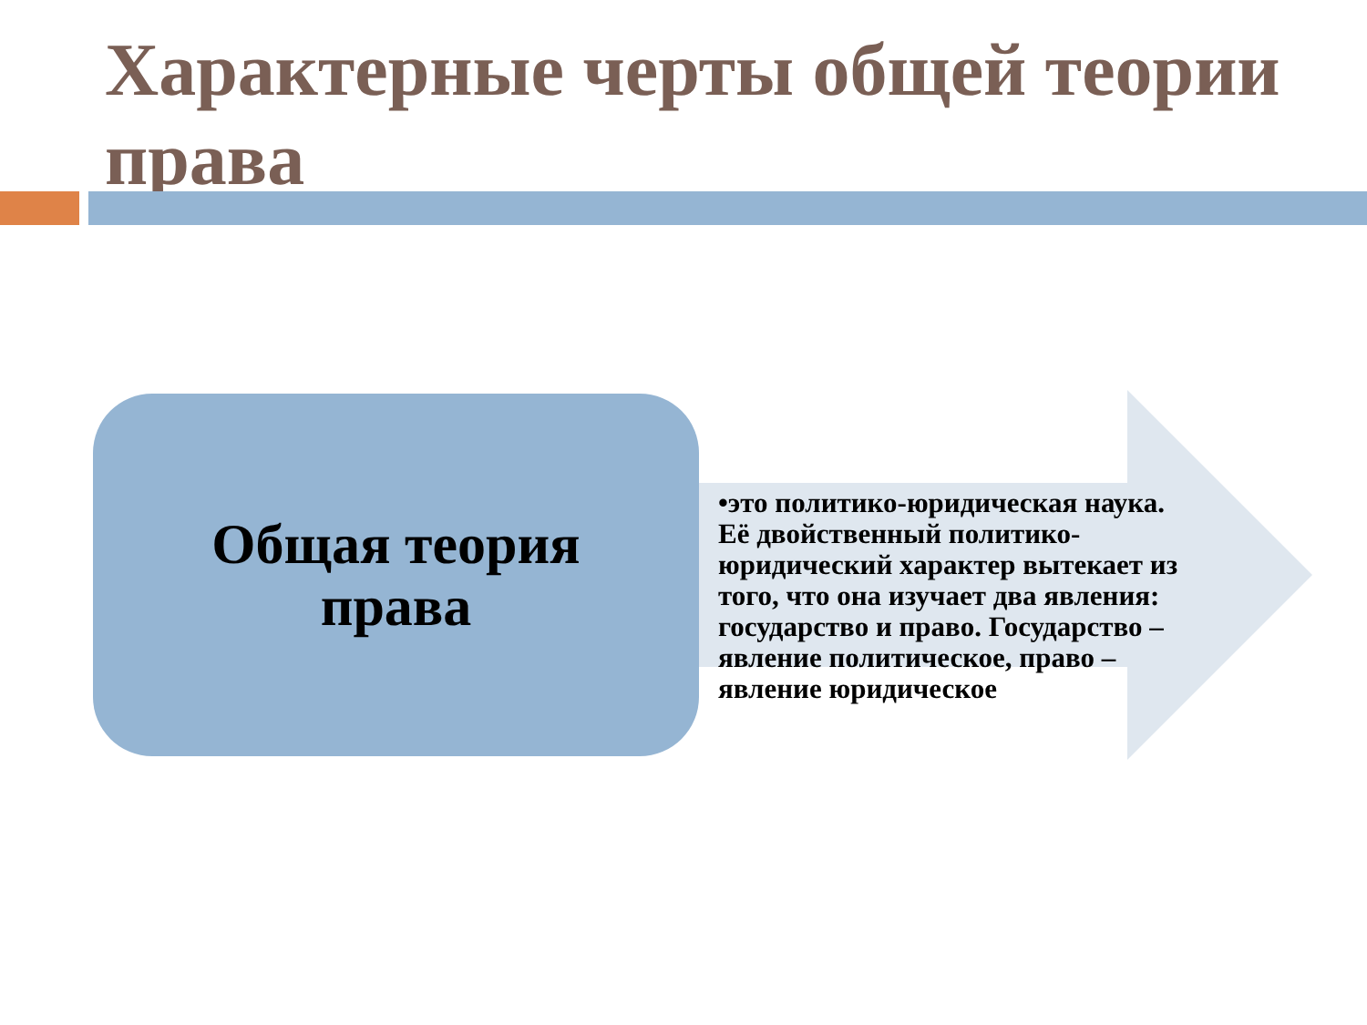Характерные черты общей теории права
Общая теория
права
•это политико-юридическая наука. Её двойственный политико-юридический характер вытекает из того, что она изучает два явления: государство и право. Государство – явление политическое, право – явление юридическое